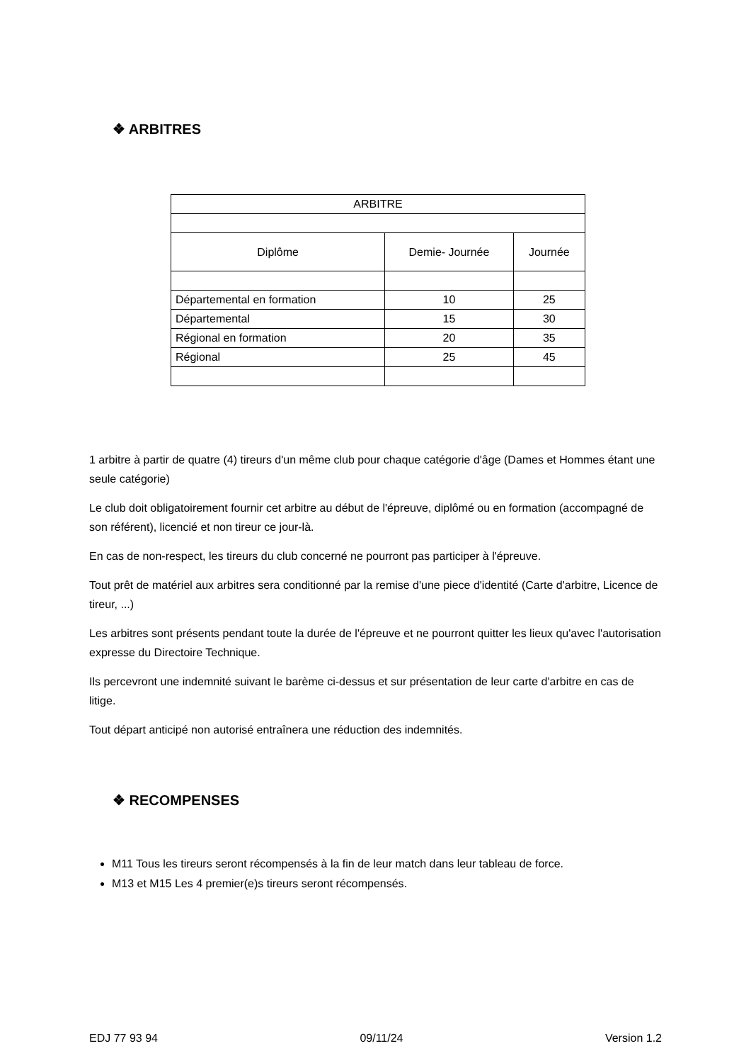❖ ARBITRES
| ARBITRE | | |
| Diplôme | Demie- Journée | Journée |
| Départemental en formation | 10 | 25 |
| Départemental | 15 | 30 |
| Régional en formation | 20 | 35 |
| Régional | 25 | 45 |
1 arbitre à partir de quatre (4) tireurs d'un même club pour chaque catégorie d'âge (Dames et Hommes étant une seule catégorie)
Le club doit obligatoirement fournir cet arbitre au début de l'épreuve, diplômé ou en formation (accompagné de son référent), licencié et non tireur ce jour-là.
En cas de non-respect, les tireurs du club concerné ne pourront pas participer à l'épreuve.
Tout prêt de matériel aux arbitres sera conditionné par la remise d'une piece d'identité (Carte d'arbitre, Licence de tireur, ...)
Les arbitres sont présents pendant toute la durée de l'épreuve et ne pourront quitter les lieux qu'avec l'autorisation expresse du Directoire Technique.
Ils percevront une indemnité suivant le barème ci-dessus et sur présentation de leur carte d'arbitre en cas de litige.
Tout départ anticipé non autorisé entraînera une réduction des indemnités.
❖ RECOMPENSES
M11 Tous les tireurs seront récompensés à la fin de leur match dans leur tableau de force.
M13 et M15 Les 4 premier(e)s tireurs seront récompensés.
EDJ 77 93 94 09/11/24 Version 1.2